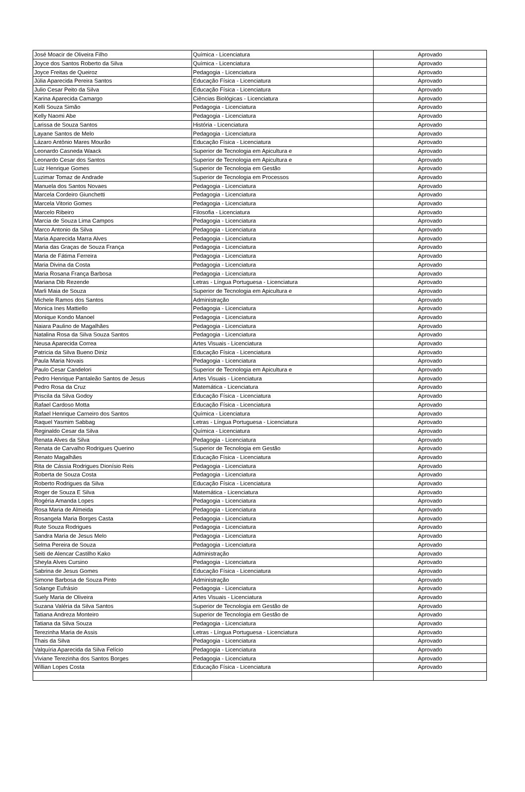| José Moacir de Oliveira Filho | Química - Licenciatura | Aprovado |
| Joyce dos Santos Roberto da Silva | Química - Licenciatura | Aprovado |
| Joyce Freitas de Queiroz | Pedagogia - Licenciatura | Aprovado |
| Júlia Aparecida Pereira Santos | Educação Física - Licenciatura | Aprovado |
| Julio Cesar Peito da Silva | Educação Física - Licenciatura | Aprovado |
| Karina Aparecida Camargo | Ciências Biológicas - Licenciatura | Aprovado |
| Kelli Souza Simão | Pedagogia - Licenciatura | Aprovado |
| Kelly Naomi Abe | Pedagogia - Licenciatura | Aprovado |
| Larissa de Souza Santos | História - Licenciatura | Aprovado |
| Layane Santos de Melo | Pedagogia - Licenciatura | Aprovado |
| Lázaro Antônio Mares Mourão | Educação Física - Licenciatura | Aprovado |
| Leonardo Casneda Waack | Superior de Tecnologia em Apicultura e | Aprovado |
| Leonardo Cesar dos Santos | Superior de Tecnologia em Apicultura e | Aprovado |
| Luiz Henrique Gomes | Superior de Tecnologia em Gestão | Aprovado |
| Luzimar Tomaz de Andrade | Superior de Tecnologia em Processos | Aprovado |
| Manuela dos Santos Novaes | Pedagogia - Licenciatura | Aprovado |
| Marcela Cordeiro Giunchetti | Pedagogia - Licenciatura | Aprovado |
| Marcela Vitorio Gomes | Pedagogia - Licenciatura | Aprovado |
| Marcelo Ribeiro | Filosofia - Licenciatura | Aprovado |
| Marcia de Souza Lima Campos | Pedagogia - Licenciatura | Aprovado |
| Marco Antonio da Silva | Pedagogia - Licenciatura | Aprovado |
| Maria Aparecida Marra Alves | Pedagogia - Licenciatura | Aprovado |
| Maria das Graças de Souza França | Pedagogia - Licenciatura | Aprovado |
| Maria de Fátima Ferreira | Pedagogia - Licenciatura | Aprovado |
| Maria Divina da Costa | Pedagogia - Licenciatura | Aprovado |
| Maria Rosana França Barbosa | Pedagogia - Licenciatura | Aprovado |
| Mariana Dib Rezende | Letras - Língua Portuguesa - Licenciatura | Aprovado |
| Marli Maia de Souza | Superior de Tecnologia em Apicultura e | Aprovado |
| Michele Ramos dos Santos | Administração | Aprovado |
| Monica Ines Mattiello | Pedagogia - Licenciatura | Aprovado |
| Monique Kondo Manoel | Pedagogia - Licenciatura | Aprovado |
| Naiara Paulino de Magalhães | Pedagogia - Licenciatura | Aprovado |
| Natalina Rosa da Silva Souza Santos | Pedagogia - Licenciatura | Aprovado |
| Neusa Aparecida Correa | Artes Visuais - Licenciatura | Aprovado |
| Patricia da Silva Bueno Diniz | Educação Física - Licenciatura | Aprovado |
| Paula Maria Novais | Pedagogia - Licenciatura | Aprovado |
| Paulo Cesar Candelori | Superior de Tecnologia em Apicultura e | Aprovado |
| Pedro Henrique Pantaleão Santos de Jesus | Artes Visuais - Licenciatura | Aprovado |
| Pedro Rosa da Cruz | Matemática - Licenciatura | Aprovado |
| Priscila da Silva Godoy | Educação Física - Licenciatura | Aprovado |
| Rafael Cardoso Motta | Educação Física - Licenciatura | Aprovado |
| Rafael Henrique Carneiro dos Santos | Química - Licenciatura | Aprovado |
| Raquel Yasmim Sabbag | Letras - Língua Portuguesa - Licenciatura | Aprovado |
| Reginaldo Cesar da Silva | Química - Licenciatura | Aprovado |
| Renata Alves da Silva | Pedagogia - Licenciatura | Aprovado |
| Renata de Carvalho Rodrigues Querino | Superior de Tecnologia em Gestão | Aprovado |
| Renato Magalhães | Educação Física - Licenciatura | Aprovado |
| Rita de Cássia Rodrigues Dionísio Reis | Pedagogia - Licenciatura | Aprovado |
| Roberta de Souza Costa | Pedagogia - Licenciatura | Aprovado |
| Roberto Rodrigues da Silva | Educação Física - Licenciatura | Aprovado |
| Roger de Souza E Silva | Matemática - Licenciatura | Aprovado |
| Rogéria Amanda Lopes | Pedagogia - Licenciatura | Aprovado |
| Rosa Maria de Almeida | Pedagogia - Licenciatura | Aprovado |
| Rosangela Maria Borges Casta | Pedagogia - Licenciatura | Aprovado |
| Rute Souza Rodrigues | Pedagogia - Licenciatura | Aprovado |
| Sandra Maria de Jesus Melo | Pedagogia - Licenciatura | Aprovado |
| Selma Pereira de Souza | Pedagogia - Licenciatura | Aprovado |
| Seiti de Alencar Castilho Kako | Administração | Aprovado |
| Sheyla Alves Cursino | Pedagogia - Licenciatura | Aprovado |
| Sabrina de Jesus Gomes | Educação Física - Licenciatura | Aprovado |
| Simone Barbosa de Souza Pinto | Administração | Aprovado |
| Solange Eufrásio | Pedagogia - Licenciatura | Aprovado |
| Suely Maria de Oliveira | Artes Visuais - Licenciatura | Aprovado |
| Suzana Valéria da Silva Santos | Superior de Tecnologia em Gestão de | Aprovado |
| Tatiana Andreza Monteiro | Superior de Tecnologia em Gestão de | Aprovado |
| Tatiana da Silva Souza | Pedagogia - Licenciatura | Aprovado |
| Terezinha Maria de Assis | Letras - Língua Portuguesa - Licenciatura | Aprovado |
| Thais da Silva | Pedagogia - Licenciatura | Aprovado |
| Valquíria Aparecida da Silva Felício | Pedagogia - Licenciatura | Aprovado |
| Viviane Terezinha dos Santos Borges | Pedagogia - Licenciatura | Aprovado |
| Willian Lopes Costa | Educação Física - Licenciatura | Aprovado |